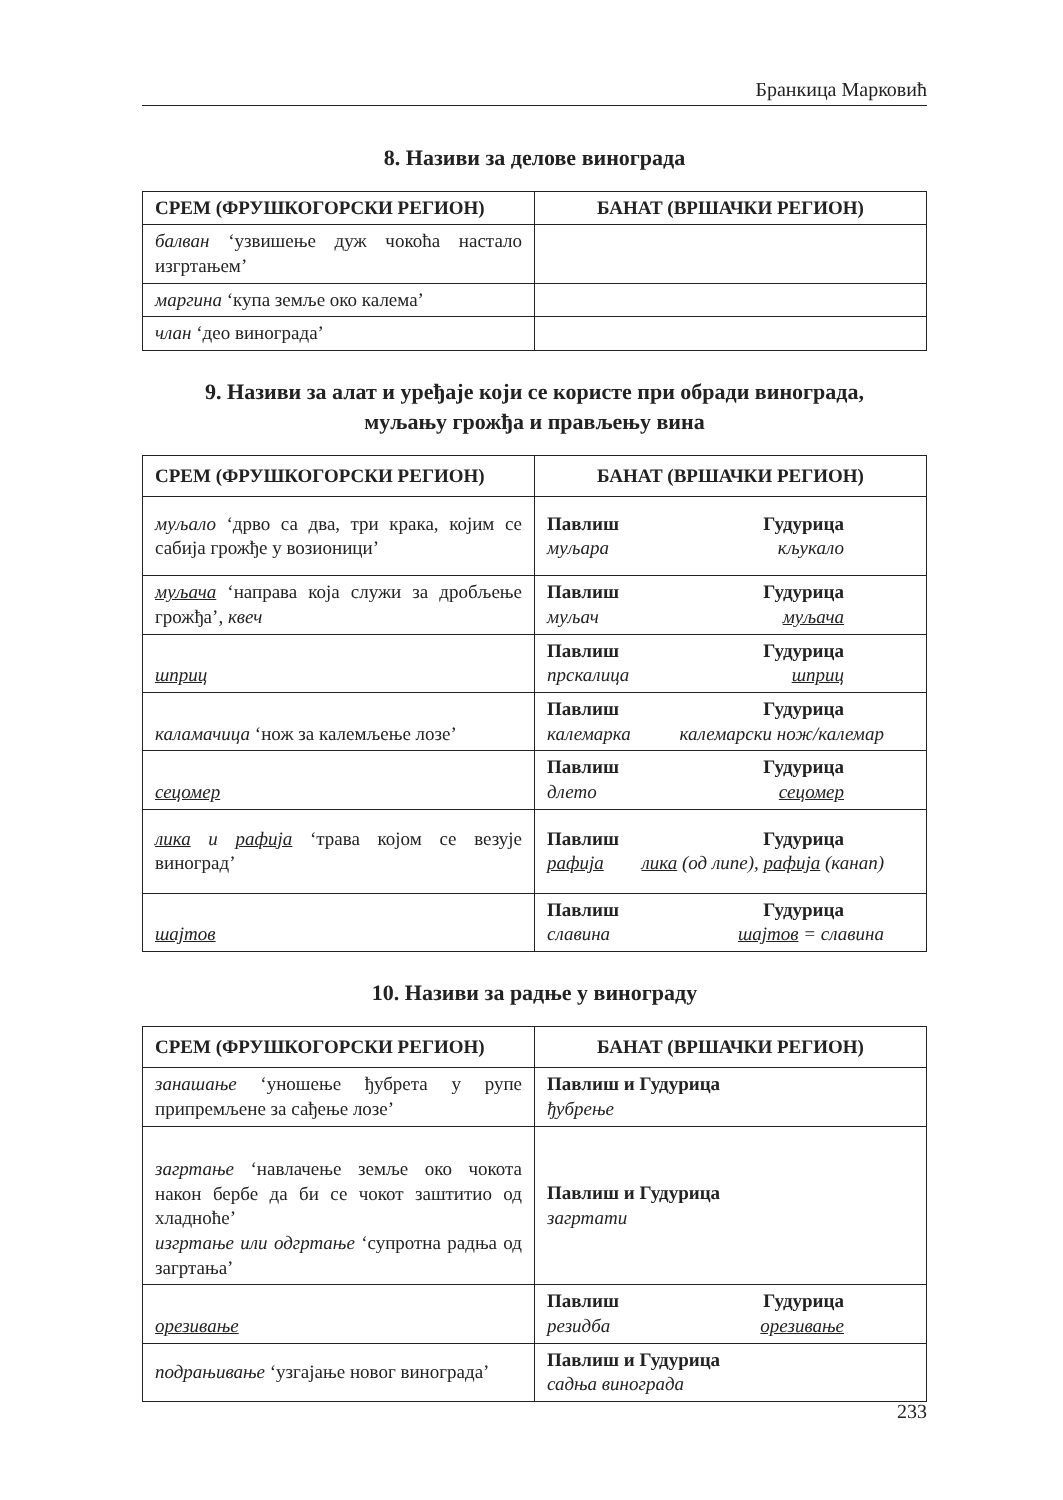Бранкица Марковић
8. Називи за делове винограда
| СРЕМ (ФРУШКОГОРСКИ РЕГИОН) | БАНАТ (ВРШАЧКИ РЕГИОН) |
| --- | --- |
| балван ‘узвишење дуж чокоћа настало изгртањем’ | |
| маргина ‘купа земље око калема’ | |
| члан ‘део винограда’ | |
9. Називи за алат и уређаје који се користе при обради винограда,
муљању грожђа и прављењу вина
| СРЕМ (ФРУШКОГОРСКИ РЕГИОН) | БАНАТ (ВРШАЧКИ РЕГИОН) |
| --- | --- |
| муљало ‘дрво са два, три крака, којим се сабија грожђе у возионици’ | Павлиш Гудурица муљара кљукало |
| муљача ‘направа која служи за дробљење грожђа’, квеч | Павлиш Гудурица муљач муљача |
| шприц | Павлиш Гудурица прскалица шприц |
| каламачица ‘нож за калемљење лозе’ | Павлиш Гудурица калемарка калемарски нож/калемар |
| сецомер | Павлиш Гудурица длето сецомер |
| лика и рафија ‘трава којом се везује виноград’ | Павлиш Гудурица рафија лика (од липе), рафија (канап) |
| шајтов | Павлиш Гудурица славина шајтов = славина |
10. Називи за радње у винограду
| СРЕМ (ФРУШКОГОРСКИ РЕГИОН) | БАНАТ (ВРШАЧКИ РЕГИОН) |
| --- | --- |
| занашање ‘уношење ђубрета у рупе припремљене за сађење лозе’ | Павлиш и Гудурица ђубрење |
| загртање ‘навлачење земље око чокота након бербе да би се чокот заштитио од хладноће’ изгртање или одгртање ‘супротна радња од загртања’ | Павлиш и Гудурица загртати |
| орезивање | Павлиш Гудурица резидба орезивање |
| подрањивање ‘узгајање новог винограда’ | Павлиш и Гудурица садња винограда |
233